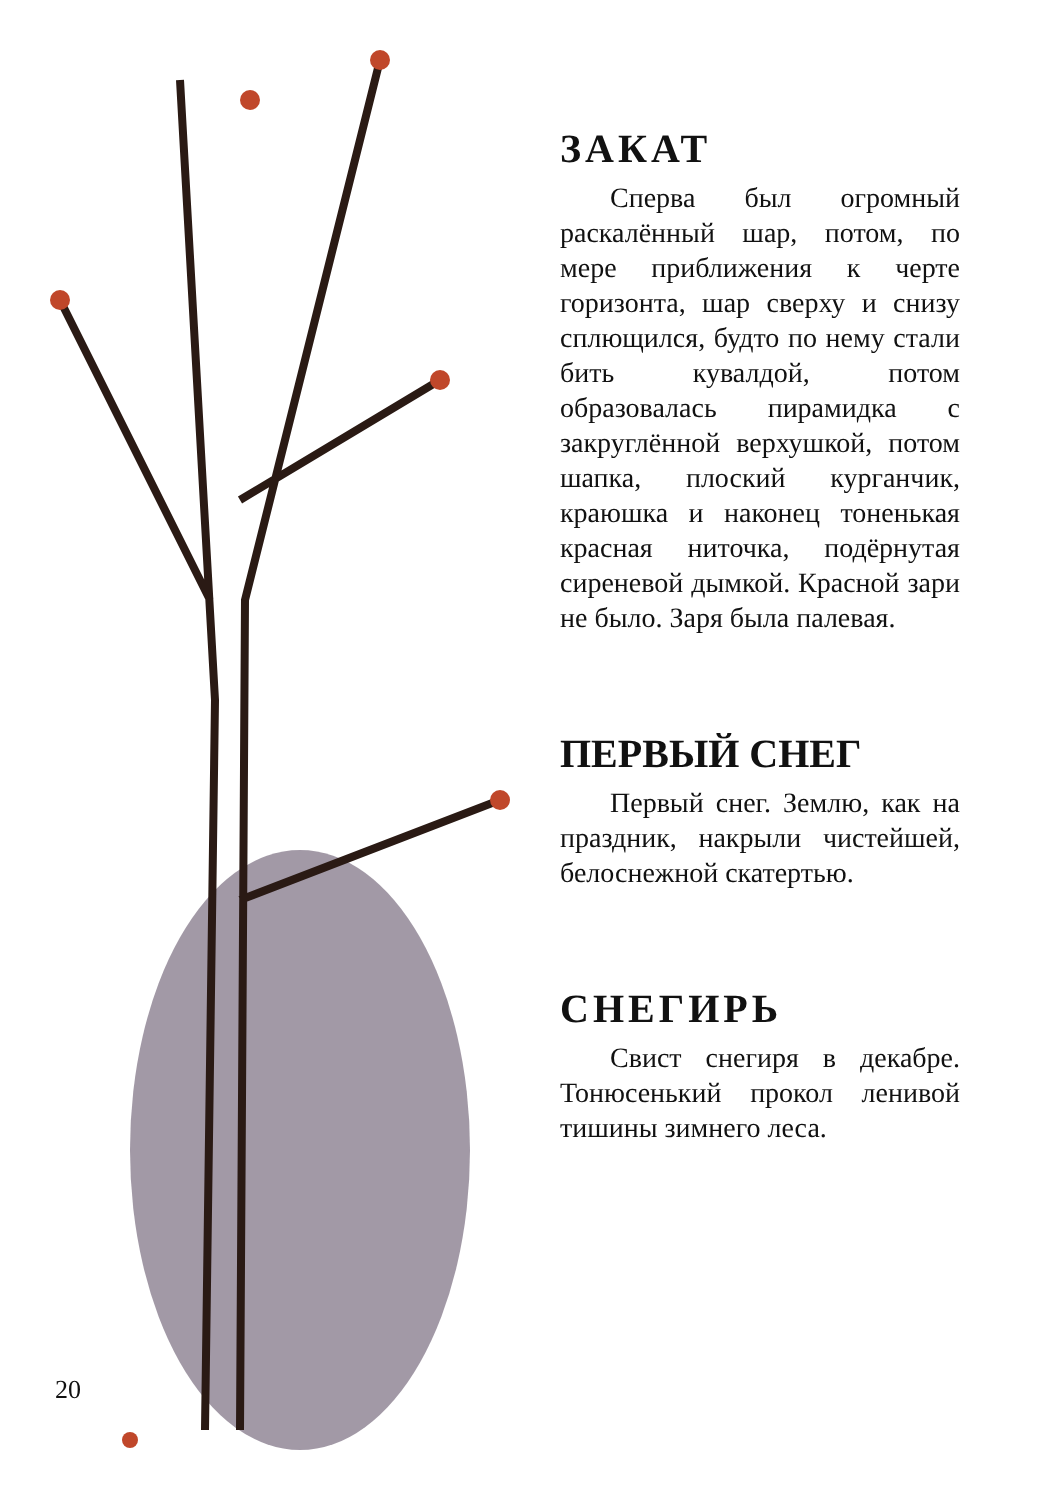20
ЗАКАТ
Сперва был огромный раскалённый шар, потом, по мере приближения к черте горизонта, шар сверху и снизу сплющился, будто по нему стали бить кувалдой, потом образовалась пирамидка с закруглённой верхушкой, потом шапка, плоский курганчик, краюшка и наконец тоненькая красная ниточка, подёрнутая сиреневой дымкой. Красной зари не было. Заря была палевая.
ПЕРВЫЙ СНЕГ
Первый снег. Землю, как на праздник, накрыли чистейшей, белоснежной скатертью.
СНЕГИРЬ
Свист снегиря в декабре. Тонюсенький прокол ленивой тишины зимнего леса.